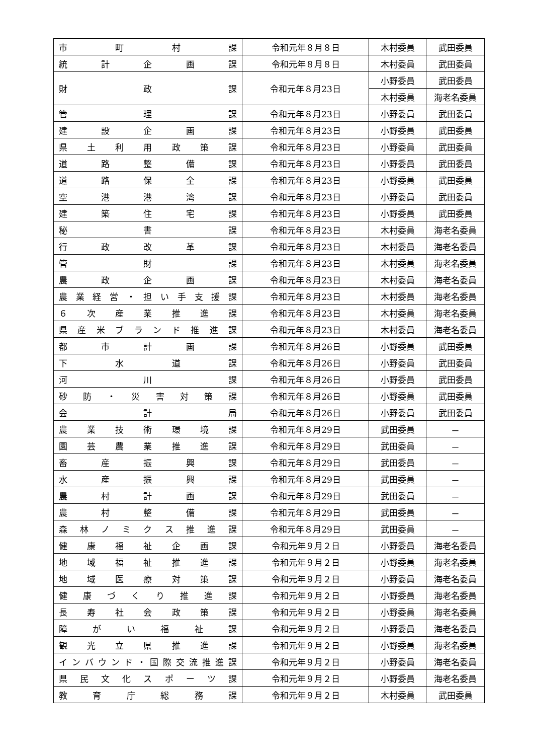| 市 町 村 課 | 令和元年８月８日 | 木村委員 | 武田委員 |
| 統 計 企 画 課 | 令和元年８月８日 | 木村委員 | 武田委員 |
| 財 政 課 | 令和元年８月23日 | 小野委員 | 武田委員 |
| | | 木村委員 | 海老名委員 |
| 管 理 課 | 令和元年８月23日 | 小野委員 | 武田委員 |
| 建 設 企 画 課 | 令和元年８月23日 | 小野委員 | 武田委員 |
| 県 土 利 用 政 策 課 | 令和元年８月23日 | 小野委員 | 武田委員 |
| 道 路 整 備 課 | 令和元年８月23日 | 小野委員 | 武田委員 |
| 道 路 保 全 課 | 令和元年８月23日 | 小野委員 | 武田委員 |
| 空 港 港 湾 課 | 令和元年８月23日 | 小野委員 | 武田委員 |
| 建 築 住 宅 課 | 令和元年８月23日 | 小野委員 | 武田委員 |
| 秘 書 課 | 令和元年８月23日 | 木村委員 | 海老名委員 |
| 行 政 改 革 課 | 令和元年８月23日 | 木村委員 | 海老名委員 |
| 管 財 課 | 令和元年８月23日 | 木村委員 | 海老名委員 |
| 農 政 企 画 課 | 令和元年８月23日 | 木村委員 | 海老名委員 |
| 農 業 経 営 ・ 担 い 手 支 援 課 | 令和元年８月23日 | 木村委員 | 海老名委員 |
| ６ 次 産 業 推 進 課 | 令和元年８月23日 | 木村委員 | 海老名委員 |
| 県 産 米 ブ ラ ン ド 推 進 課 | 令和元年８月23日 | 木村委員 | 海老名委員 |
| 都 市 計 画 課 | 令和元年８月26日 | 小野委員 | 武田委員 |
| 下 水 道 課 | 令和元年８月26日 | 小野委員 | 武田委員 |
| 河 川 課 | 令和元年８月26日 | 小野委員 | 武田委員 |
| 砂 防 ・ 災 害 対 策 課 | 令和元年８月26日 | 小野委員 | 武田委員 |
| 会 計 局 | 令和元年８月26日 | 小野委員 | 武田委員 |
| 農 業 技 術 環 境 課 | 令和元年８月29日 | 武田委員 | － |
| 園 芸 農 業 推 進 課 | 令和元年８月29日 | 武田委員 | － |
| 畜 産 振 興 課 | 令和元年８月29日 | 武田委員 | － |
| 水 産 振 興 課 | 令和元年８月29日 | 武田委員 | － |
| 農 村 計 画 課 | 令和元年８月29日 | 武田委員 | － |
| 農 村 整 備 課 | 令和元年８月29日 | 武田委員 | － |
| 森 林 ノ ミ ク ス 推 進 課 | 令和元年８月29日 | 武田委員 | － |
| 健 康 福 祉 企 画 課 | 令和元年９月２日 | 小野委員 | 海老名委員 |
| 地 域 福 祉 推 進 課 | 令和元年９月２日 | 小野委員 | 海老名委員 |
| 地 域 医 療 対 策 課 | 令和元年９月２日 | 小野委員 | 海老名委員 |
| 健 康 づ く り 推 進 課 | 令和元年９月２日 | 小野委員 | 海老名委員 |
| 長 寿 社 会 政 策 課 | 令和元年９月２日 | 小野委員 | 海老名委員 |
| 障 が い 福 祉 課 | 令和元年９月２日 | 小野委員 | 海老名委員 |
| 観 光 立 県 推 進 課 | 令和元年９月２日 | 小野委員 | 海老名委員 |
| イ ン バ ウ ン ド ・ 国 際 交 流 推 進 課 | 令和元年９月２日 | 小野委員 | 海老名委員 |
| 県 民 文 化 ス ポ ー ツ 課 | 令和元年９月２日 | 小野委員 | 海老名委員 |
| 教 育 庁 総 務 課 | 令和元年９月２日 | 木村委員 | 武田委員 |